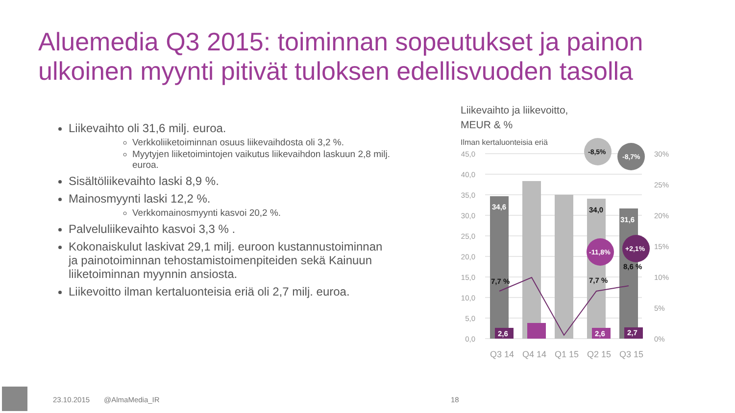Aluemedia Q3 2015: toiminnan sopeutukset ja painon ulkoinen myynti pitivät tuloksen edellisvuoden tasolla
Liikevaihto oli 31,6 milj. euroa.
Verkkoliiketoiminnan osuus liikevaihdosta oli 3,2 %.
Myytyjen liiketoimintojen vaikutus liikevaihdon laskuun 2,8 milj. euroa.
Sisältöliikevaihto laski 8,9 %.
Mainosmyynti laski 12,2 %.
Verkkomainosmyynti kasvoi 20,2 %.
Palveluliikevaihto kasvoi 3,3 % .
Kokonaiskulut laskivat 29,1 milj. euroon kustannustoiminnan ja painotoiminnan tehostamistoimenpiteiden sekä Kainuun liiketoiminnan myynnin ansiosta.
Liikevoitto ilman kertaluonteisia eriä oli 2,7 milj. euroa.
Liikevaihto ja liikevoitto,
MEUR & %
Ilman kertaluonteisia eriä
45,0
40,0
35,0
30,0
25,0
20,0
15,0
10,0
5,0
0,0
30%
25%
20%
15%
10%
5%
0%
34,6
34,0
31,6
2,6
2,6
2,7
7,7 %
7,7 %
8,6 %
-8,5%
-8,7%
-11,8%
+2,1%
Q3 14
Q4 14
Q1 15
Q2 15
Q3 15
23.10.2015 @AlmaMedia_IR 18